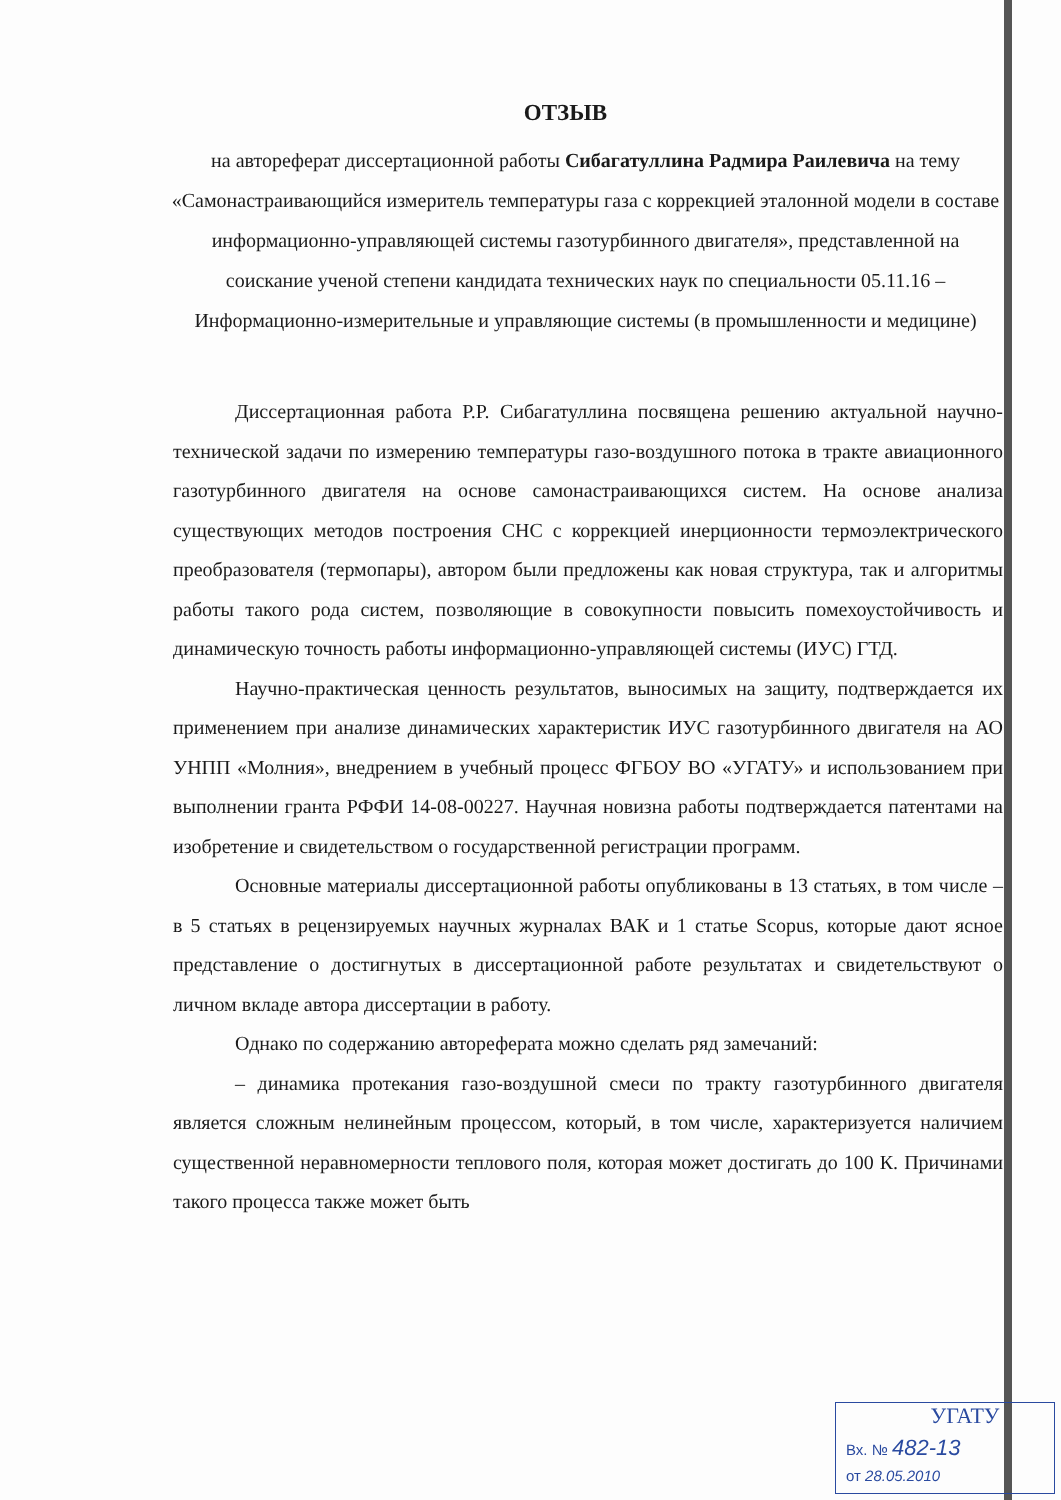ОТЗЫВ
на автореферат диссертационной работы Сибагатуллина Радмира Раилевича на тему «Самонастраивающийся измеритель температуры газа с коррекцией эталонной модели в составе информационно-управляющей системы газотурбинного двигателя», представленной на соискание ученой степени кандидата технических наук по специальности 05.11.16 – Информационно-измерительные и управляющие системы (в промышленности и медицине)
Диссертационная работа Р.Р. Сибагатуллина посвящена решению актуальной научно-технической задачи по измерению температуры газо-воздушного потока в тракте авиационного газотурбинного двигателя на основе самонастраивающихся систем. На основе анализа существующих методов построения СНС с коррекцией инерционности термоэлектрического преобразователя (термопары), автором были предложены как новая структура, так и алгоритмы работы такого рода систем, позволяющие в совокупности повысить помехоустойчивость и динамическую точность работы информационно-управляющей системы (ИУС) ГТД.
Научно-практическая ценность результатов, выносимых на защиту, подтверждается их применением при анализе динамических характеристик ИУС газотурбинного двигателя на АО УНПП «Молния», внедрением в учебный процесс ФГБОУ ВО «УГАТУ» и использованием при выполнении гранта РФФИ 14-08-00227. Научная новизна работы подтверждается патентами на изобретение и свидетельством о государственной регистрации программ.
Основные материалы диссертационной работы опубликованы в 13 статьях, в том числе – в 5 статьях в рецензируемых научных журналах ВАК и 1 статье Scopus, которые дают ясное представление о достигнутых в диссертационной работе результатах и свидетельствуют о личном вкладе автора диссертации в работу.
Однако по содержанию автореферата можно сделать ряд замечаний:
– динамика протекания газо-воздушной смеси по тракту газотурбинного двигателя является сложным нелинейным процессом, который, в том числе, характеризуется наличием существенной неравномерности теплового поля, которая может достигать до 100 К. Причинами такого процесса также может быть
УГАТУ
Вх. № 482-13
от 28.05.2010